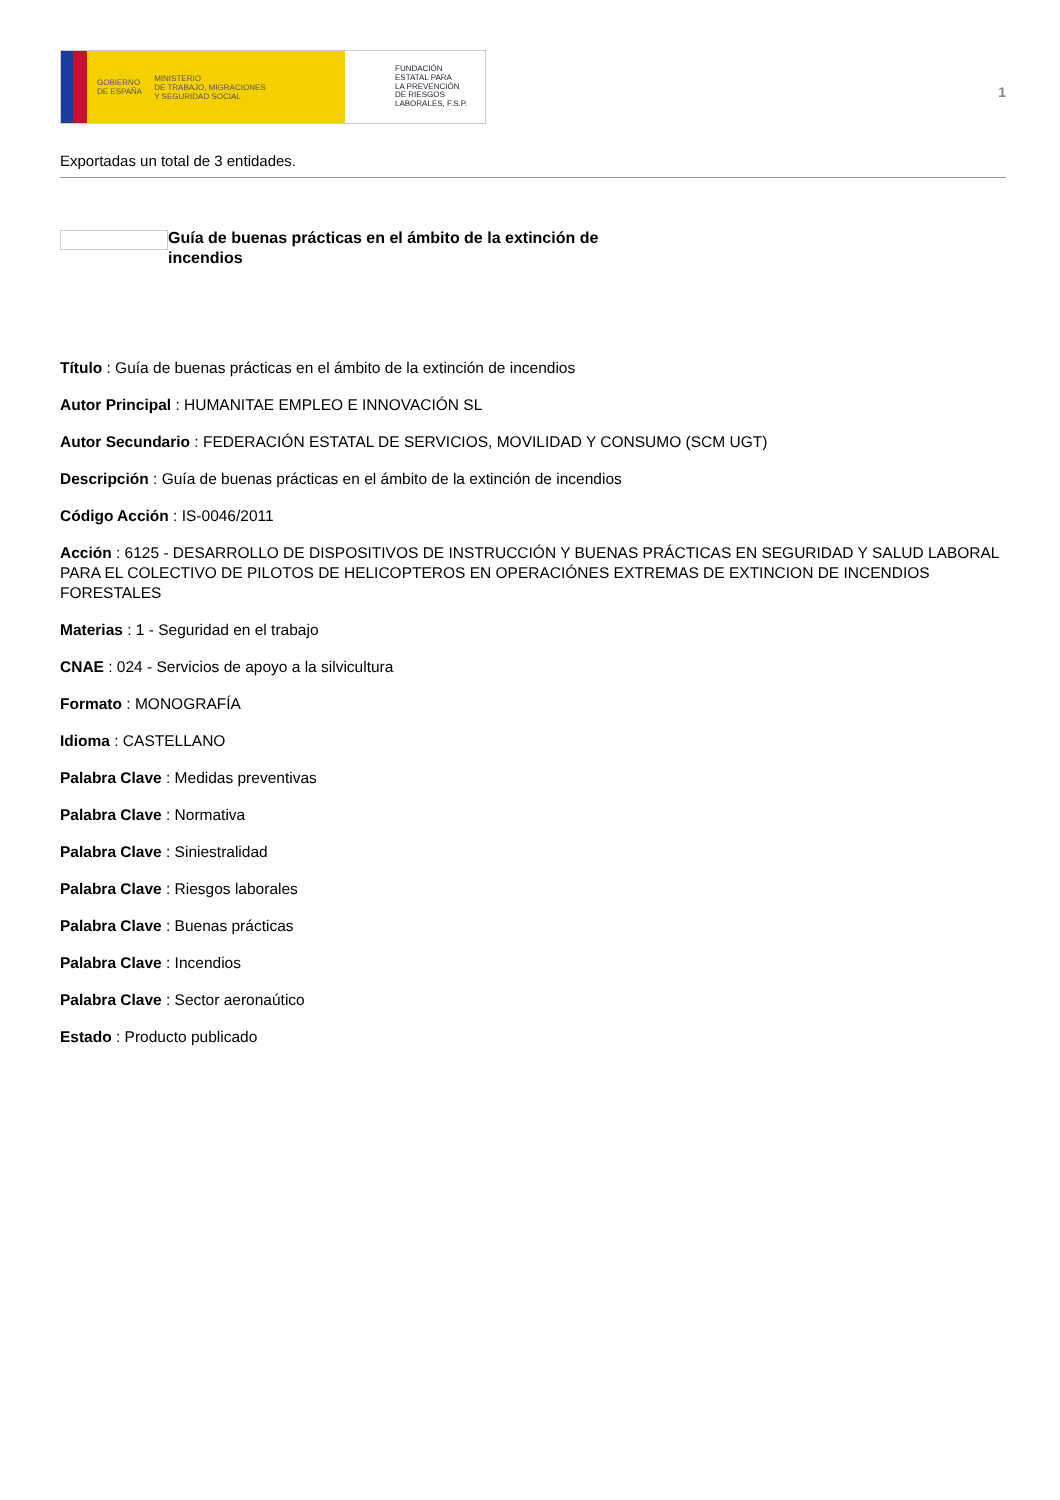GOBIERNO
DE ESPAÑA MINISTERIO
DE TRABAJO, MIGRACIONES
Y SEGURIDAD SOCIAL
FUNDACIÓN
ESTATAL PARA
LA PREVENCIÓN
DE RIESGOS
LABORALES, F.S.P.
1
Exportadas un total de 3 entidades.
Guía de buenas prácticas en el ámbito de la extinción de incendios
Título : Guía de buenas prácticas en el ámbito de la extinción de incendios
Autor Principal : HUMANITAE EMPLEO E INNOVACIÓN SL
Autor Secundario : FEDERACIÓN ESTATAL DE SERVICIOS, MOVILIDAD Y CONSUMO (SCM UGT)
Descripción : Guía de buenas prácticas en el ámbito de la extinción de incendios
Código Acción : IS-0046/2011
Acción : 6125 - DESARROLLO DE DISPOSITIVOS DE INSTRUCCIÓN Y BUENAS PRÁCTICAS EN SEGURIDAD Y SALUD LABORAL PARA EL COLECTIVO DE PILOTOS DE HELICOPTEROS EN OPERACIÓNES EXTREMAS DE EXTINCION DE INCENDIOS FORESTALES
Materias : 1 - Seguridad en el trabajo
CNAE : 024 - Servicios de apoyo a la silvicultura
Formato : MONOGRAFÍA
Idioma : CASTELLANO
Palabra Clave : Medidas preventivas
Palabra Clave : Normativa
Palabra Clave : Siniestralidad
Palabra Clave : Riesgos laborales
Palabra Clave : Buenas prácticas
Palabra Clave : Incendios
Palabra Clave : Sector aeronaútico
Estado : Producto publicado